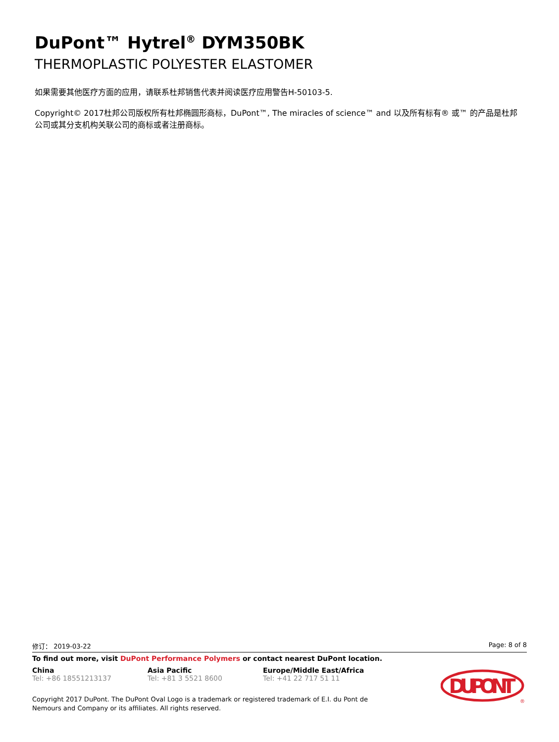DuPont™ Hytrel<sup>®</sup> DYM350BK
THERMOPLASTIC POLYESTER ELASTOMER
如果需要其他医疗方面的应用，请联系杜邦销售代表并阅读医疗应用警告H-50103-5.
Copyright© 2017杜邦公司版权所有杜邦椭圆形商标，DuPont™, The miracles of science™ and 以及所有标有® 或™ 的产品是杜邦公司或其分支机构关联公司的商标或者注册商标。
修订： 2019-03-22 Page: 8 of 8
To find out more, visit DuPont Performance Polymers or contact nearest DuPont location.
China
Tel: +86 18551213137
Asia Pacific
Tel: +81 3 5521 8600
Europe/Middle East/Africa
Tel: +41 22 717 51 11
Copyright 2017 DuPont. The DuPont Oval Logo is a trademark or registered trademark of E.I. du Pont de Nemours and Company or its affiliates. All rights reserved.
DUPONT
®